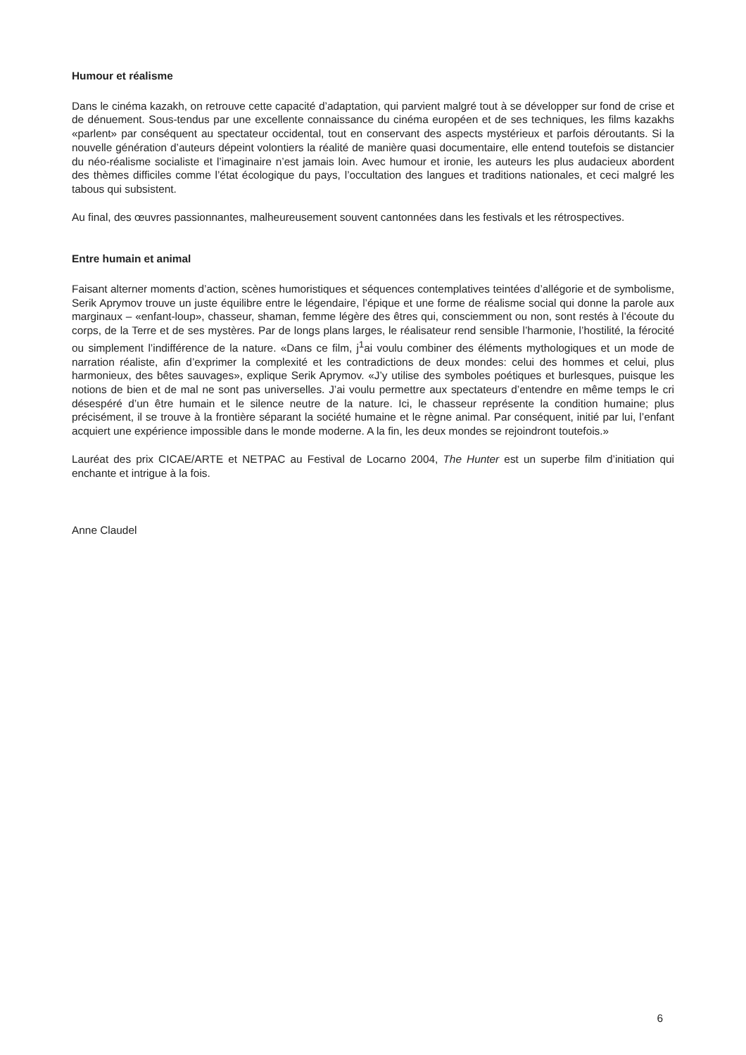Humour et réalisme
Dans le cinéma kazakh, on retrouve cette capacité d’adaptation, qui parvient malgré tout à se développer sur fond de crise et de dénuement. Sous-tendus par une excellente connaissance du cinéma européen et de ses techniques, les films kazakhs «parlent» par conséquent au spectateur occidental, tout en conservant des aspects mystérieux et parfois déroutants. Si la nouvelle génération d’auteurs dépeint volontiers la réalité de manière quasi documentaire, elle entend toutefois se distancier du néo-réalisme socialiste et l’imaginaire n’est jamais loin. Avec humour et ironie, les auteurs les plus audacieux abordent des thèmes difficiles comme l’état écologique du pays, l’occultation des langues et traditions nationales, et ceci malgré les tabous qui subsistent.
Au final, des œuvres passionnantes, malheureusement souvent cantonnées dans les festivals et les rétrospectives.
Entre humain et animal
Faisant alterner moments d’action, scènes humoristiques et séquences contemplatives teintées d’allégorie et de symbolisme, Serik Aprymov trouve un juste équilibre entre le légendaire, l’épique et une forme de réalisme social qui donne la parole aux marginaux – «enfant-loup», chasseur, shaman, femme légère des êtres qui, consciemment ou non, sont restés à l’écoute du corps, de la Terre et de ses mystères. Par de longs plans larges, le réalisateur rend sensible l’harmonie, l’hostilité, la férocité ou simplement l’indifférence de la nature. «Dans ce film, j<sup>1</sup>ai voulu combiner des éléments mythologiques et un mode de narration réaliste, afin d’exprimer la complexité et les contradictions de deux mondes: celui des hommes et celui, plus harmonieux, des bêtes sauvages», explique Serik Aprymov. «J’y utilise des symboles poétiques et burlesques, puisque les notions de bien et de mal ne sont pas universelles. J’ai voulu permettre aux spectateurs d’entendre en même temps le cri désespéré d’un être humain et le silence neutre de la nature. Ici, le chasseur représente la condition humaine; plus précisément, il se trouve à la frontière séparant la société humaine et le règne animal. Par conséquent, initié par lui, l’enfant acquiert une expérience impossible dans le monde moderne. A la fin, les deux mondes se rejoindront toutefois.»
Lauréat des prix CICAE/ARTE et NETPAC au Festival de Locarno 2004, The Hunter est un superbe film d’initiation qui enchante et intrigue à la fois.
Anne Claudel
6